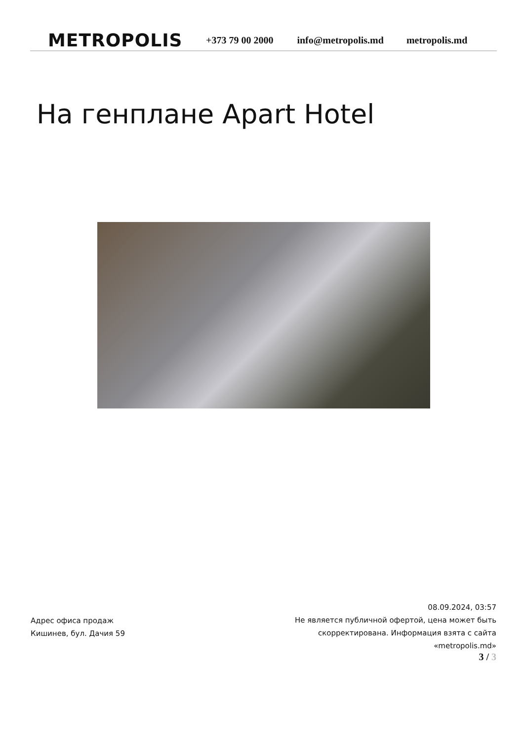METROPOLIS
+373 79 00 2000 info@metropolis.md metropolis.md
На генплане Apart Hotel
Адрес офиса продаж
Кишинев, бул. Дачия 59
08.09.2024, 03:57
Не является публичной офертой, цена может быть скорректирована. Информация взята с сайта «metropolis.md»
3 / 3